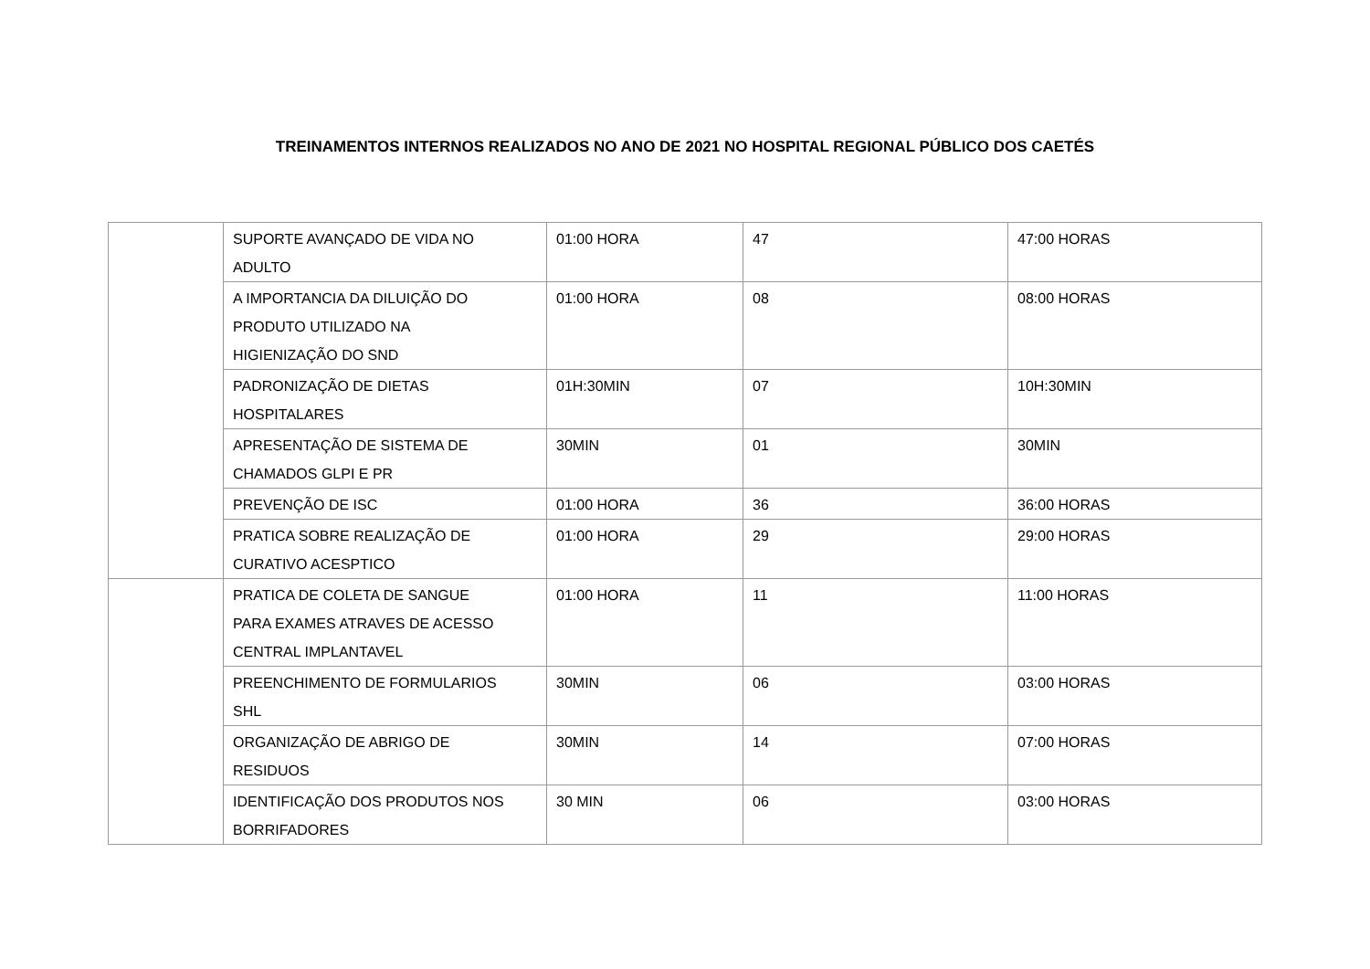TREINAMENTOS INTERNOS REALIZADOS NO ANO DE 2021 NO HOSPITAL REGIONAL PÚBLICO DOS CAETÉS
| | SUPORTE AVANÇADO DE VIDA NO ADULTO | 01:00 HORA | 47 | 47:00 HORAS |
| | A IMPORTANCIA DA DILUIÇÃO DO PRODUTO UTILIZADO NA HIGIENIZAÇÃO DO SND | 01:00 HORA | 08 | 08:00 HORAS |
| | PADRONIZAÇÃO DE DIETAS HOSPITALARES | 01H:30MIN | 07 | 10H:30MIN |
| | APRESENTAÇÃO DE SISTEMA DE CHAMADOS GLPI E PR | 30MIN | 01 | 30MIN |
| | PREVENÇÃO DE ISC | 01:00 HORA | 36 | 36:00 HORAS |
| | PRATICA SOBRE REALIZAÇÃO DE CURATIVO ACESPTICO | 01:00 HORA | 29 | 29:00 HORAS |
| | PRATICA DE COLETA DE SANGUE PARA EXAMES ATRAVES DE ACESSO CENTRAL IMPLANTAVEL | 01:00 HORA | 11 | 11:00 HORAS |
| | PREENCHIMENTO DE FORMULARIOS SHL | 30MIN | 06 | 03:00 HORAS |
| | ORGANIZAÇÃO DE ABRIGO DE RESIDUOS | 30MIN | 14 | 07:00 HORAS |
| | IDENTIFICAÇÃO DOS PRODUTOS NOS BORRIFADORES | 30 MIN | 06 | 03:00 HORAS |